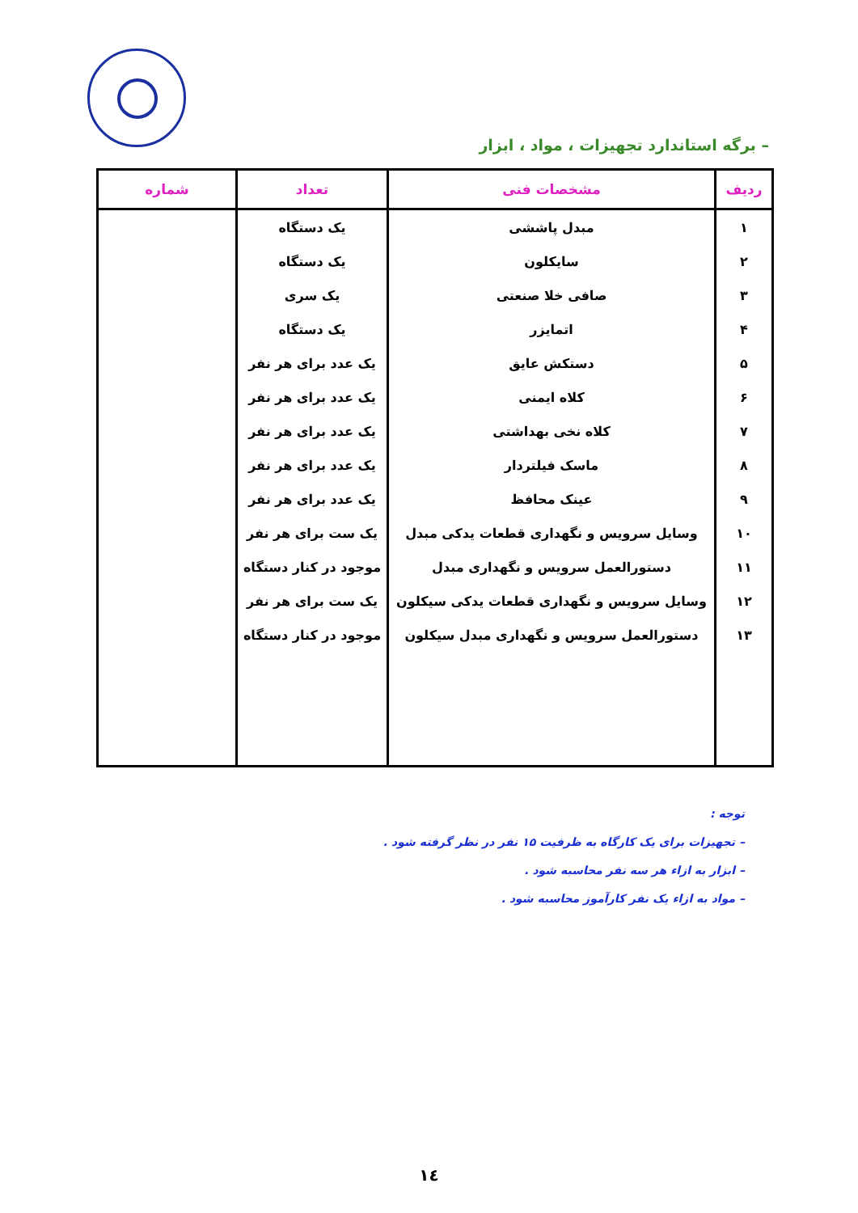– برگه استاندارد تجهیزات ، مواد ، ابزار
| ردیف | مشخصات فنی | تعداد | شماره |
| --- | --- | --- | --- |
| ۱ | مبدل پاششی | یک دستگاه | |
| ۲ | سایکلون | یک دستگاه | |
| ۳ | صافی خلا صنعتی | یک سری | |
| ۴ | اتمایزر | یک دستگاه | |
| ۵ | دستکش عایق | یک عدد برای هر نفر | |
| ۶ | کلاه ایمنی | یک عدد برای هر نفر | |
| ۷ | کلاه نخی بهداشتی | یک عدد برای هر نفر | |
| ۸ | ماسک فیلتردار | یک عدد برای هر نفر | |
| ۹ | عینک محافظ | یک عدد برای هر نفر | |
| ۱۰ | وسایل سرویس و نگهداری قطعات یدکی مبدل | یک ست برای هر نفر | |
| ۱۱ | دستورالعمل سرویس و نگهداری مبدل | موجود در کنار دستگاه | |
| ۱۲ | وسایل سرویس و نگهداری قطعات یدکی سیکلون | یک ست برای هر نفر | |
| ۱۳ | دستورالعمل سرویس و نگهداری مبدل سیکلون | موجود در کنار دستگاه | |
توجه :
– تجهیزات برای یک کارگاه به ظرفیت ۱۵ نفر در نظر گرفته شود .
– ابزار به ازاء هر سه نفر محاسبه شود .
– مواد به ازاء یک نفر کارآموز محاسبه شود .
۱٤